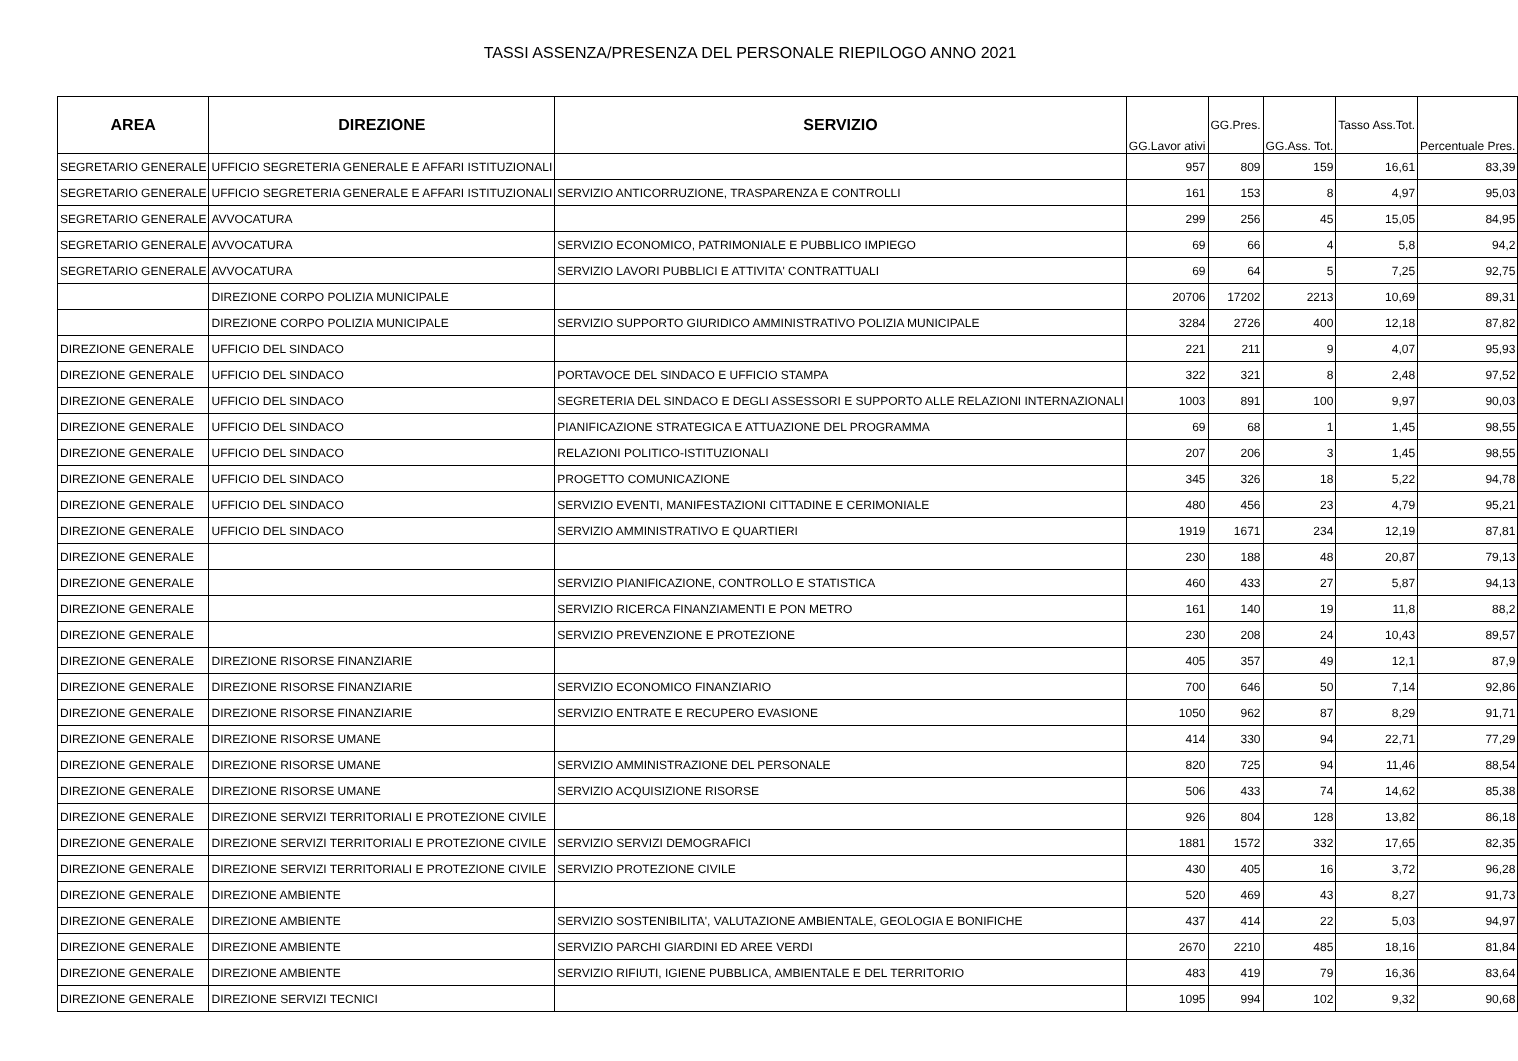TASSI ASSENZA/PRESENZA DEL PERSONALE RIEPILOGO ANNO 2021
| AREA | DIREZIONE | SERVIZIO | GG.Lavor ativi | GG.Pres. | GG.Ass. Tot. | Tasso Ass.Tot. | Percentuale Pres. |
| --- | --- | --- | --- | --- | --- | --- | --- |
| SEGRETARIO GENERALE | UFFICIO SEGRETERIA GENERALE E AFFARI ISTITUZIONALI | | 957 | 809 | 159 | 16,61 | 83,39 |
| SEGRETARIO GENERALE | UFFICIO SEGRETERIA GENERALE E AFFARI ISTITUZIONALI | SERVIZIO ANTICORRUZIONE, TRASPARENZA E CONTROLLI | 161 | 153 | 8 | 4,97 | 95,03 |
| SEGRETARIO GENERALE | AVVOCATURA | | 299 | 256 | 45 | 15,05 | 84,95 |
| SEGRETARIO GENERALE | AVVOCATURA | SERVIZIO ECONOMICO, PATRIMONIALE E PUBBLICO IMPIEGO | 69 | 66 | 4 | 5,8 | 94,2 |
| SEGRETARIO GENERALE | AVVOCATURA | SERVIZIO LAVORI PUBBLICI E ATTIVITA' CONTRATTUALI | 69 | 64 | 5 | 7,25 | 92,75 |
| | DIREZIONE CORPO POLIZIA MUNICIPALE | | 20706 | 17202 | 2213 | 10,69 | 89,31 |
| | DIREZIONE CORPO POLIZIA MUNICIPALE | SERVIZIO SUPPORTO GIURIDICO AMMINISTRATIVO POLIZIA MUNICIPALE | 3284 | 2726 | 400 | 12,18 | 87,82 |
| DIREZIONE GENERALE | UFFICIO DEL SINDACO | | 221 | 211 | 9 | 4,07 | 95,93 |
| DIREZIONE GENERALE | UFFICIO DEL SINDACO | PORTAVOCE DEL SINDACO E UFFICIO STAMPA | 322 | 321 | 8 | 2,48 | 97,52 |
| DIREZIONE GENERALE | UFFICIO DEL SINDACO | SEGRETERIA DEL SINDACO E DEGLI ASSESSORI E SUPPORTO ALLE RELAZIONI INTERNAZIONALI | 1003 | 891 | 100 | 9,97 | 90,03 |
| DIREZIONE GENERALE | UFFICIO DEL SINDACO | PIANIFICAZIONE STRATEGICA E ATTUAZIONE DEL PROGRAMMA | 69 | 68 | 1 | 1,45 | 98,55 |
| DIREZIONE GENERALE | UFFICIO DEL SINDACO | RELAZIONI POLITICO-ISTITUZIONALI | 207 | 206 | 3 | 1,45 | 98,55 |
| DIREZIONE GENERALE | UFFICIO DEL SINDACO | PROGETTO COMUNICAZIONE | 345 | 326 | 18 | 5,22 | 94,78 |
| DIREZIONE GENERALE | UFFICIO DEL SINDACO | SERVIZIO EVENTI, MANIFESTAZIONI CITTADINE E CERIMONIALE | 480 | 456 | 23 | 4,79 | 95,21 |
| DIREZIONE GENERALE | UFFICIO DEL SINDACO | SERVIZIO AMMINISTRATIVO E QUARTIERI | 1919 | 1671 | 234 | 12,19 | 87,81 |
| DIREZIONE GENERALE | | | 230 | 188 | 48 | 20,87 | 79,13 |
| DIREZIONE GENERALE | | SERVIZIO PIANIFICAZIONE, CONTROLLO E STATISTICA | 460 | 433 | 27 | 5,87 | 94,13 |
| DIREZIONE GENERALE | | SERVIZIO RICERCA FINANZIAMENTI E PON METRO | 161 | 140 | 19 | 11,8 | 88,2 |
| DIREZIONE GENERALE | | SERVIZIO PREVENZIONE E PROTEZIONE | 230 | 208 | 24 | 10,43 | 89,57 |
| DIREZIONE GENERALE | DIREZIONE RISORSE FINANZIARIE | | 405 | 357 | 49 | 12,1 | 87,9 |
| DIREZIONE GENERALE | DIREZIONE RISORSE FINANZIARIE | SERVIZIO ECONOMICO FINANZIARIO | 700 | 646 | 50 | 7,14 | 92,86 |
| DIREZIONE GENERALE | DIREZIONE RISORSE FINANZIARIE | SERVIZIO ENTRATE E RECUPERO EVASIONE | 1050 | 962 | 87 | 8,29 | 91,71 |
| DIREZIONE GENERALE | DIREZIONE RISORSE UMANE | | 414 | 330 | 94 | 22,71 | 77,29 |
| DIREZIONE GENERALE | DIREZIONE RISORSE UMANE | SERVIZIO AMMINISTRAZIONE DEL PERSONALE | 820 | 725 | 94 | 11,46 | 88,54 |
| DIREZIONE GENERALE | DIREZIONE RISORSE UMANE | SERVIZIO ACQUISIZIONE RISORSE | 506 | 433 | 74 | 14,62 | 85,38 |
| DIREZIONE GENERALE | DIREZIONE SERVIZI TERRITORIALI E PROTEZIONE CIVILE | | 926 | 804 | 128 | 13,82 | 86,18 |
| DIREZIONE GENERALE | DIREZIONE SERVIZI TERRITORIALI E PROTEZIONE CIVILE | SERVIZIO SERVIZI DEMOGRAFICI | 1881 | 1572 | 332 | 17,65 | 82,35 |
| DIREZIONE GENERALE | DIREZIONE SERVIZI TERRITORIALI E PROTEZIONE CIVILE | SERVIZIO PROTEZIONE CIVILE | 430 | 405 | 16 | 3,72 | 96,28 |
| DIREZIONE GENERALE | DIREZIONE AMBIENTE | | 520 | 469 | 43 | 8,27 | 91,73 |
| DIREZIONE GENERALE | DIREZIONE AMBIENTE | SERVIZIO SOSTENIBILITA', VALUTAZIONE AMBIENTALE, GEOLOGIA E BONIFICHE | 437 | 414 | 22 | 5,03 | 94,97 |
| DIREZIONE GENERALE | DIREZIONE AMBIENTE | SERVIZIO PARCHI GIARDINI ED AREE VERDI | 2670 | 2210 | 485 | 18,16 | 81,84 |
| DIREZIONE GENERALE | DIREZIONE AMBIENTE | SERVIZIO RIFIUTI, IGIENE PUBBLICA, AMBIENTALE E DEL TERRITORIO | 483 | 419 | 79 | 16,36 | 83,64 |
| DIREZIONE GENERALE | DIREZIONE SERVIZI TECNICI | | 1095 | 994 | 102 | 9,32 | 90,68 |